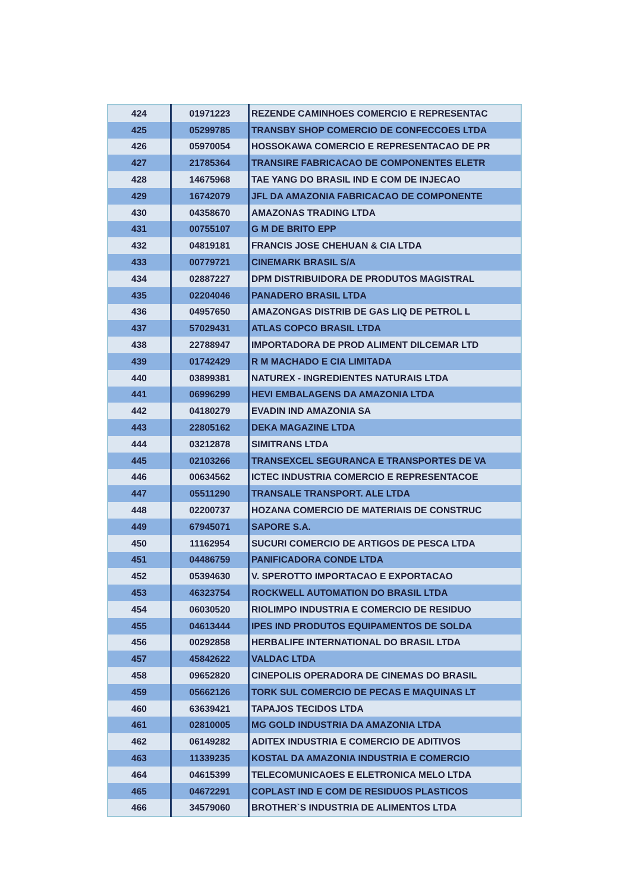| 424 | 01971223 | REZENDE CAMINHOES COMERCIO E REPRESENTAC |
| 425 | 05299785 | TRANSBY SHOP COMERCIO DE CONFECCOES LTDA |
| 426 | 05970054 | HOSSOKAWA COMERCIO E REPRESENTACAO DE PR |
| 427 | 21785364 | TRANSIRE FABRICACAO DE COMPONENTES ELETR |
| 428 | 14675968 | TAE YANG DO BRASIL IND E COM DE INJECAO |
| 429 | 16742079 | JFL DA AMAZONIA FABRICACAO DE COMPONENTE |
| 430 | 04358670 | AMAZONAS TRADING LTDA |
| 431 | 00755107 | G M DE BRITO EPP |
| 432 | 04819181 | FRANCIS JOSE CHEHUAN & CIA LTDA |
| 433 | 00779721 | CINEMARK BRASIL S/A |
| 434 | 02887227 | DPM DISTRIBUIDORA DE PRODUTOS MAGISTRAL |
| 435 | 02204046 | PANADERO BRASIL LTDA |
| 436 | 04957650 | AMAZONGAS DISTRIB DE GAS LIQ DE PETROL L |
| 437 | 57029431 | ATLAS COPCO BRASIL LTDA |
| 438 | 22788947 | IMPORTADORA DE PROD ALIMENT DILCEMAR LTD |
| 439 | 01742429 | R M MACHADO E CIA LIMITADA |
| 440 | 03899381 | NATUREX - INGREDIENTES NATURAIS LTDA |
| 441 | 06996299 | HEVI EMBALAGENS DA AMAZONIA LTDA |
| 442 | 04180279 | EVADIN IND AMAZONIA SA |
| 443 | 22805162 | DEKA MAGAZINE LTDA |
| 444 | 03212878 | SIMITRANS LTDA |
| 445 | 02103266 | TRANSEXCEL SEGURANCA E TRANSPORTES DE VA |
| 446 | 00634562 | ICTEC INDUSTRIA COMERCIO E REPRESENTACOE |
| 447 | 05511290 | TRANSALE TRANSPORT. ALE LTDA |
| 448 | 02200737 | HOZANA COMERCIO DE MATERIAIS DE CONSTRUC |
| 449 | 67945071 | SAPORE S.A. |
| 450 | 11162954 | SUCURI COMERCIO DE ARTIGOS DE PESCA LTDA |
| 451 | 04486759 | PANIFICADORA CONDE LTDA |
| 452 | 05394630 | V. SPEROTTO IMPORTACAO E EXPORTACAO |
| 453 | 46323754 | ROCKWELL AUTOMATION DO BRASIL LTDA |
| 454 | 06030520 | RIOLIMPO INDUSTRIA E COMERCIO DE RESIDUO |
| 455 | 04613444 | IPES IND PRODUTOS EQUIPAMENTOS DE SOLDA |
| 456 | 00292858 | HERBALIFE INTERNATIONAL DO BRASIL LTDA |
| 457 | 45842622 | VALDAC LTDA |
| 458 | 09652820 | CINEPOLIS OPERADORA DE CINEMAS DO BRASIL |
| 459 | 05662126 | TORK SUL COMERCIO DE PECAS E MAQUINAS LT |
| 460 | 63639421 | TAPAJOS TECIDOS LTDA |
| 461 | 02810005 | MG GOLD INDUSTRIA DA AMAZONIA LTDA |
| 462 | 06149282 | ADITEX INDUSTRIA E COMERCIO DE ADITIVOS |
| 463 | 11339235 | KOSTAL DA AMAZONIA INDUSTRIA E COMERCIO |
| 464 | 04615399 | TELECOMUNICAOES E ELETRONICA MELO LTDA |
| 465 | 04672291 | COPLAST IND E COM DE RESIDUOS PLASTICOS |
| 466 | 34579060 | BROTHER`S INDUSTRIA DE ALIMENTOS LTDA |